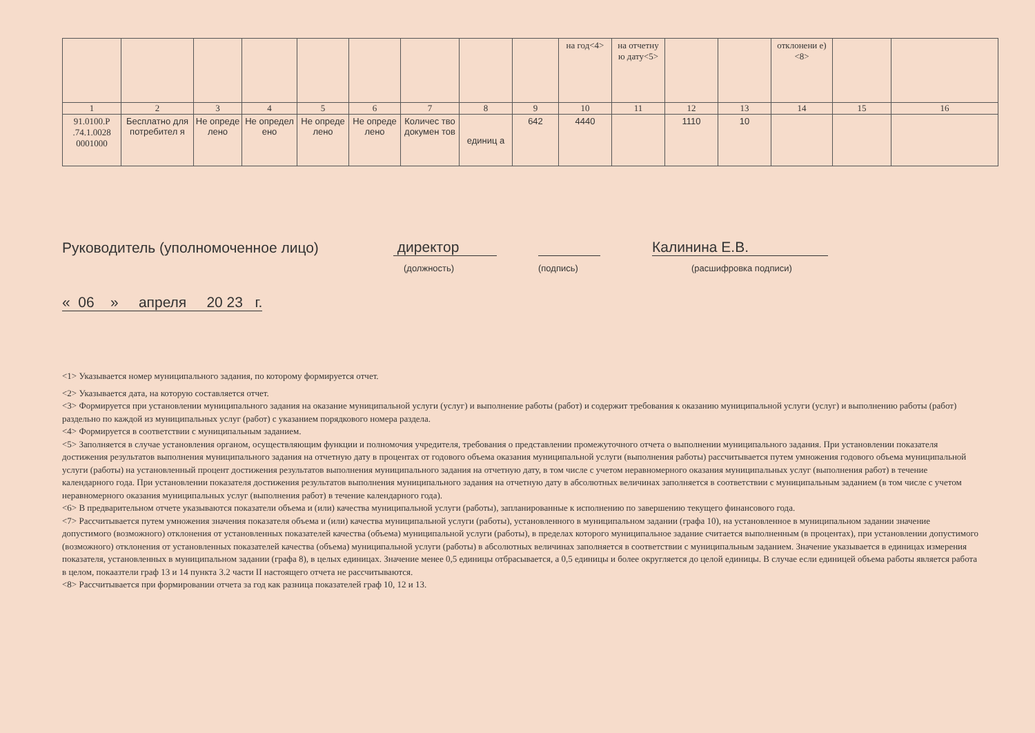| | | | | | | | | | на год<4> | на отчетну ю дату<5> | | | отклонени е)<8> | | |
| 1 | 2 | 3 | 4 | 5 | 6 | 7 | 8 | 9 | 10 | 11 | 12 | 13 | 14 | 15 | 16 |
| 91.0100.Р .74.1.0028 0001000 | Бесплатно для потребител я | Не опреде лено | Не определ ено | Не опреде лено | Не опреде лено | Количес тво докумен тов | единиц а | 642 | 4440 | | 1110 | 10 | | | |
Руководитель (уполномоченное лицо) директор Калинина Е.В.
(должность) (подпись) (расшифровка подписи)
« 06 » апреля 20 23 г.
<1> Указывается номер муниципального задания, по которому формируется отчет.
<2> Указывается дата, на которую составляется отчет.
<3> Формируется при установлении муниципального задания на оказание муниципальной услуги (услуг) и выполнение работы (работ) и содержит требования к оказанию муниципальной услуги (услуг) и выполнению работы (работ) раздельно по каждой из муниципальных услуг (работ) с указанием порядкового номера раздела.
<4> Формируется в соответствии с муниципальным заданием.
<5> Заполняется в случае установления органом, осуществляющим функции и полномочия учредителя, требования о представлении промежуточного отчета о выполнении муниципального задания. При установлении показателя достижения результатов выполнения муниципального задания на отчетную дату в процентах от годового объема оказания муниципальной услуги (выполнения работы) рассчитывается путем умножения годового объема муниципальной услуги (работы) на установленный процент достижения результатов выполнения муниципального задания на отчетную дату, в том числе с учетом неравномерного оказания муниципальных услуг (выполнения работ) в течение календарного года. При установлении показателя достижения результатов выполнения муниципального задания на отчетную дату в абсолютных величинах заполняется в соответствии с муниципальным заданием (в том числе с учетом неравномерного оказания муниципальных услуг (выполнения работ) в течение календарного года).
<6> В предварительном отчете указываются показатели объема и (или) качества муниципальной услуги (работы), запланированные к исполнению по завершению текущего финансового года.
<7> Рассчитывается путем умножения значения показателя объема и (или) качества муниципальной услуги (работы), установленного в муниципальном задании (графа 10), на установленное в муниципальном задании значение допустимого (возможного) отклонения от установленных показателей качества (объема) муниципальной услуги (работы), в пределах которого муниципальное задание считается выполненным (в процентах), при установлении допустимого (возможного) отклонения от установленных показателей качества (объема) муниципальной услуги (работы) в абсолютных величинах заполняется в соответствии с муниципальным заданием. Значение указывается в единицах измерения показателя, установленных в муниципальном задании (графа 8), в целых единицах. Значение менее 0,5 единицы отбрасывается, а 0,5 единицы и более округляется до целой единицы. В случае если единицей объема работы является работа в целом, покаазтели граф 13 и 14 пункта 3.2 части II настоящего отчета не рассчитываются.
<8> Рассчитывается при формировании отчета за год как разница показателей граф 10, 12 и 13.